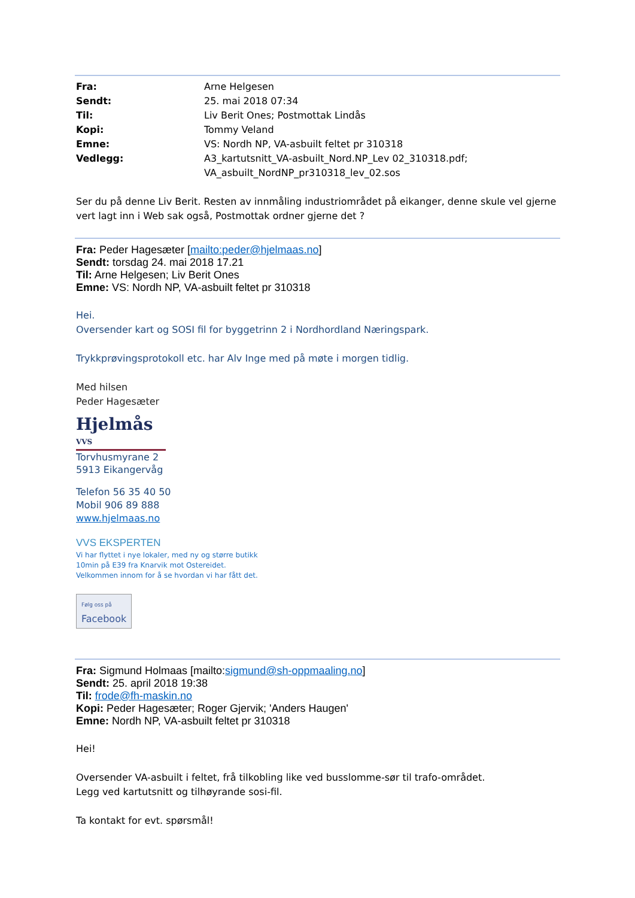| Fra: | Arne Helgesen |
| Sendt: | 25. mai 2018 07:34 |
| Til: | Liv Berit Ones; Postmottak Lindås |
| Kopi: | Tommy Veland |
| Emne: | VS: Nordh NP, VA-asbuilt feltet pr 310318 |
| Vedlegg: | A3_kartutsnitt_VA-asbuilt_Nord.NP_Lev 02_310318.pdf; VA_asbuilt_NordNP_pr310318_lev_02.sos |
Ser du på denne Liv Berit. Resten av innmåling industriområdet på eikanger, denne skule vel gjerne vert lagt inn i Web sak også, Postmottak ordner gjerne det ?
Fra: Peder Hagesæter [mailto:peder@hjelmaas.no]
Sendt: torsdag 24. mai 2018 17.21
Til: Arne Helgesen; Liv Berit Ones
Emne: VS: Nordh NP, VA-asbuilt feltet pr 310318
Hei.
Oversender kart og SOSI fil for byggetrinn 2 i Nordhordland Næringspark.
Trykkprøvingsprotokoll etc. har Alv Inge med på møte i morgen tidlig.
Med hilsen
Peder Hagesæter
Hjelmås VVS
Torvhusmyrane 2
5913 Eikangervåg
Telefon 56 35 40 50
Mobil 906 89 888
www.hjelmaas.no
VVS EKSPERTEN
Vi har flyttet i nye lokaler, med ny og større butikk
10min på E39 fra Knarvik mot Ostereidet.
Velkommen innom for å se hvordan vi har fått det.
Følg oss på
Facebook
Fra: Sigmund Holmaas [mailto:sigmund@sh-oppmaaling.no]
Sendt: 25. april 2018 19:38
Til: frode@fh-maskin.no
Kopi: Peder Hagesæter; Roger Gjervik; 'Anders Haugen'
Emne: Nordh NP, VA-asbuilt feltet pr 310318
Hei!
Oversender VA-asbuilt i feltet, frå tilkobling like ved busslomme-sør til trafo-området.
Legg ved kartutsnitt og tilhøyrande sosi-fil.
Ta kontakt for evt. spørsmål!